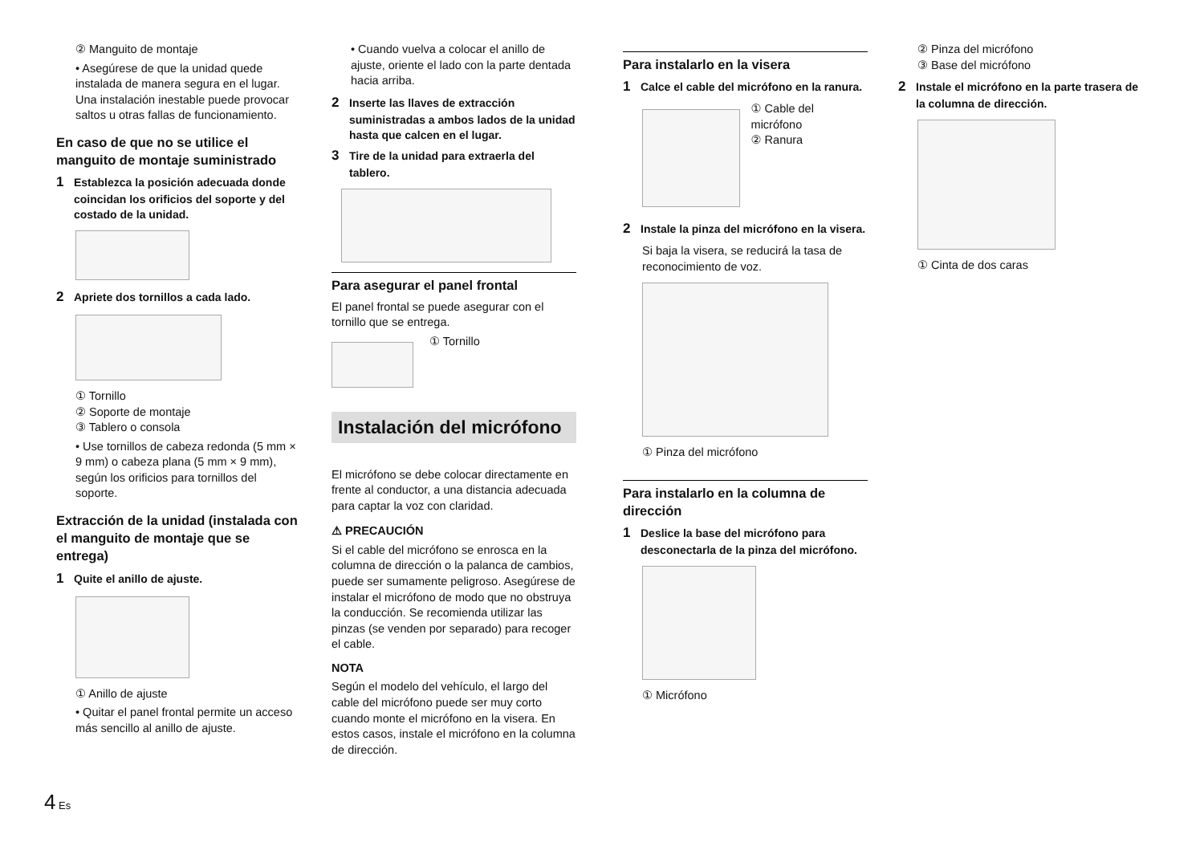② Manguito de montaje
• Asegúrese de que la unidad quede instalada de manera segura en el lugar. Una instalación inestable puede provocar saltos u otras fallas de funcionamiento.
En caso de que no se utilice el manguito de montaje suministrado
1 Establezca la posición adecuada donde coincidan los orificios del soporte y del costado de la unidad.
2 Apriete dos tornillos a cada lado.
① Tornillo
② Soporte de montaje
③ Tablero o consola
• Use tornillos de cabeza redonda (5 mm × 9 mm) o cabeza plana (5 mm × 9 mm), según los orificios para tornillos del soporte.
Extracción de la unidad (instalada con el manguito de montaje que se entrega)
1 Quite el anillo de ajuste.
① Anillo de ajuste
• Quitar el panel frontal permite un acceso más sencillo al anillo de ajuste.
• Cuando vuelva a colocar el anillo de ajuste, oriente el lado con la parte dentada hacia arriba.
2 Inserte las llaves de extracción suministradas a ambos lados de la unidad hasta que calcen en el lugar.
3 Tire de la unidad para extraerla del tablero.
Para asegurar el panel frontal
El panel frontal se puede asegurar con el tornillo que se entrega.
① Tornillo
Instalación del micrófono
El micrófono se debe colocar directamente en frente al conductor, a una distancia adecuada para captar la voz con claridad.
⚠ PRECAUCIÓN
Si el cable del micrófono se enrosca en la columna de dirección o la palanca de cambios, puede ser sumamente peligroso. Asegúrese de instalar el micrófono de modo que no obstruya la conducción. Se recomienda utilizar las pinzas (se venden por separado) para recoger el cable.
NOTA
Según el modelo del vehículo, el largo del cable del micrófono puede ser muy corto cuando monte el micrófono en la visera. En estos casos, instale el micrófono en la columna de dirección.
Para instalarlo en la visera
1 Calce el cable del micrófono en la ranura.
① Cable del micrófono
② Ranura
2 Instale la pinza del micrófono en la visera.
Si baja la visera, se reducirá la tasa de reconocimiento de voz.
① Pinza del micrófono
Para instalarlo en la columna de dirección
1 Deslice la base del micrófono para desconectarla de la pinza del micrófono.
① Micrófono
② Pinza del micrófono
③ Base del micrófono
2 Instale el micrófono en la parte trasera de la columna de dirección.
① Cinta de dos caras
4 Es